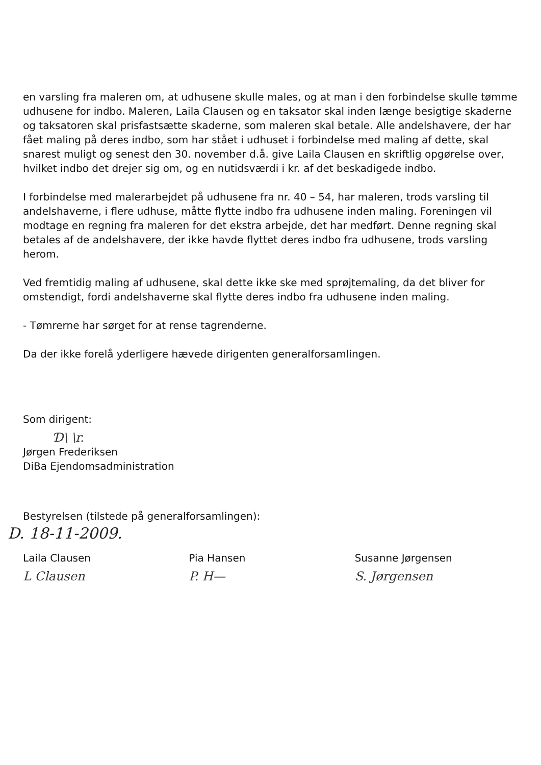en varsling fra maleren om, at udhusene skulle males, og at man i den forbindelse skulle tømme udhusene for indbo. Maleren, Laila Clausen og en taksator skal inden længe besigtige skaderne og taksatoren skal prisfastsætte skaderne, som maleren skal betale. Alle andelshavere, der har fået maling på deres indbo, som har stået i udhuset i forbindelse med maling af dette, skal snarest muligt og senest den 30. november d.å. give Laila Clausen en skriftlig opgørelse over, hvilket indbo det drejer sig om, og en nutidsværdi i kr. af det beskadigede indbo.
I forbindelse med malerarbejdet på udhusene fra nr. 40 – 54, har maleren, trods varsling til andelshaverne, i flere udhuse, måtte flytte indbo fra udhusene inden maling. Foreningen vil modtage en regning fra maleren for det ekstra arbejde, det har medført. Denne regning skal betales af de andelshavere, der ikke havde flyttet deres indbo fra udhusene, trods varsling herom.
Ved fremtidig maling af udhusene, skal dette ikke ske med sprøjtemaling, da det bliver for omstendigt, fordi andelshaverne skal flytte deres indbo fra udhusene inden maling.
- Tømrerne har sørget for at rense tagrenderne.
Da der ikke forelå yderligere hævede dirigenten generalforsamlingen.
Som dirigent:
Ɗ\ \r.
Jørgen Frederiksen
DiBa Ejendomsadministration
Bestyrelsen (tilstede på generalforsamlingen):
D. 18-11-2009.
Laila Clausen
L Clausen
Pia Hansen
P. H—
Susanne Jørgensen
S. Jørgensen